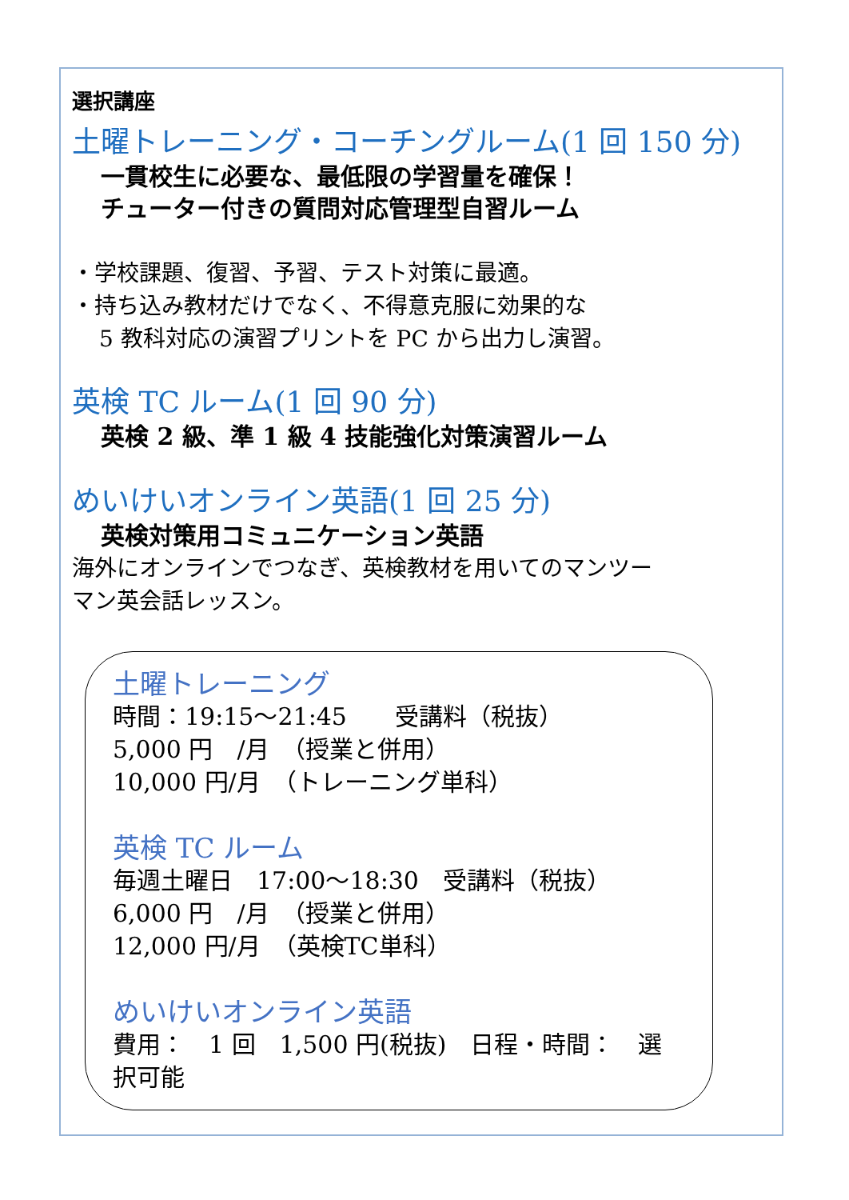選択講座
土曜トレーニング・コーチングルーム(1 回 150 分)
一貫校生に必要な、最低限の学習量を確保！
チューター付きの質問対応管理型自習ルーム
・学校課題、復習、予習、テスト対策に最適。
・持ち込み教材だけでなく、不得意克服に効果的な
5 教科対応の演習プリントを PC から出力し演習。
英検 TC ルーム(1 回 90 分)
英検 2 級、準 1 級 4 技能強化対策演習ルーム
めいけいオンライン英語(1 回 25 分)
英検対策用コミュニケーション英語
海外にオンラインでつなぎ、英検教材を用いてのマンツー
マン英会話レッスン。
土曜トレーニング
時間：19:15～21:45　　受講料（税抜）
5,000 円　/月　（授業と併用）
10,000 円/月　（トレーニング単科）
英検 TC ルーム
毎週土曜日　17:00～18:30　受講料（税抜）
6,000 円　/月　（授業と併用）
12,000 円/月　（英検TC単科）
めいけいオンライン英語
費用：　1 回　1,500 円(税抜)　日程・時間：　選択可能